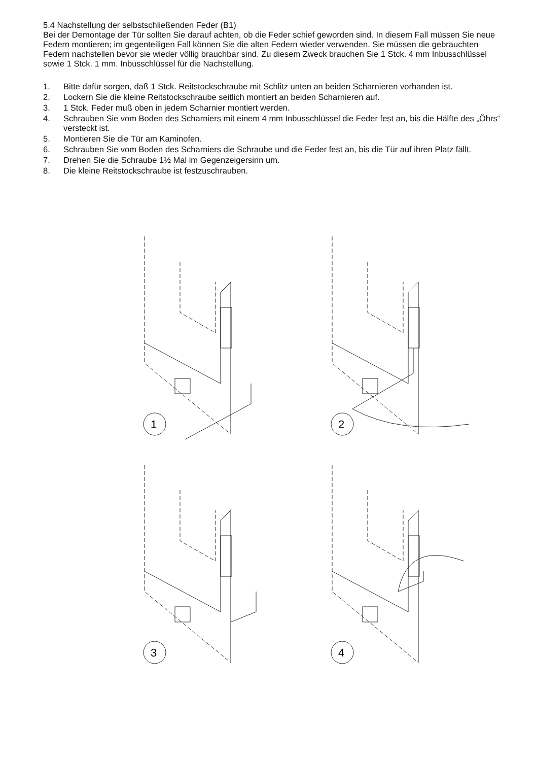5.4 Nachstellung der selbstschließenden Feder (B1)
Bei der Demontage der Tür sollten Sie darauf achten, ob die Feder schief geworden sind. In diesem Fall müssen Sie neue Federn montieren; im gegenteiligen Fall können Sie die alten Federn wieder verwenden. Sie müssen die gebrauchten Federn nachstellen bevor sie wieder völlig brauchbar sind. Zu diesem Zweck brauchen Sie 1 Stck. 4 mm Inbusschlüssel sowie 1 Stck. 1 mm. Inbusschlüssel für die Nachstellung.
1. Bitte dafür sorgen, daß 1 Stck. Reitstockschraube mit Schlitz unten an beiden Scharnieren vorhanden ist.
2. Lockern Sie die kleine Reitstockschraube seitlich montiert an beiden Scharnieren auf.
3. 1 Stck. Feder muß oben in jedem Scharnier montiert werden.
4. Schrauben Sie vom Boden des Scharniers mit einem 4 mm Inbusschlüssel die Feder fest an, bis die Hälfte des „Öhrs“ versteckt ist.
5. Montieren Sie die Tür am Kaminofen.
6. Schrauben Sie vom Boden des Scharniers die Schraube und die Feder fest an, bis die Tür auf ihren Platz fällt.
7. Drehen Sie die Schraube 1½ Mal im Gegenzeigersinn um.
8. Die kleine Reitstockschraube ist festzuschrauben.
1
2
3
4